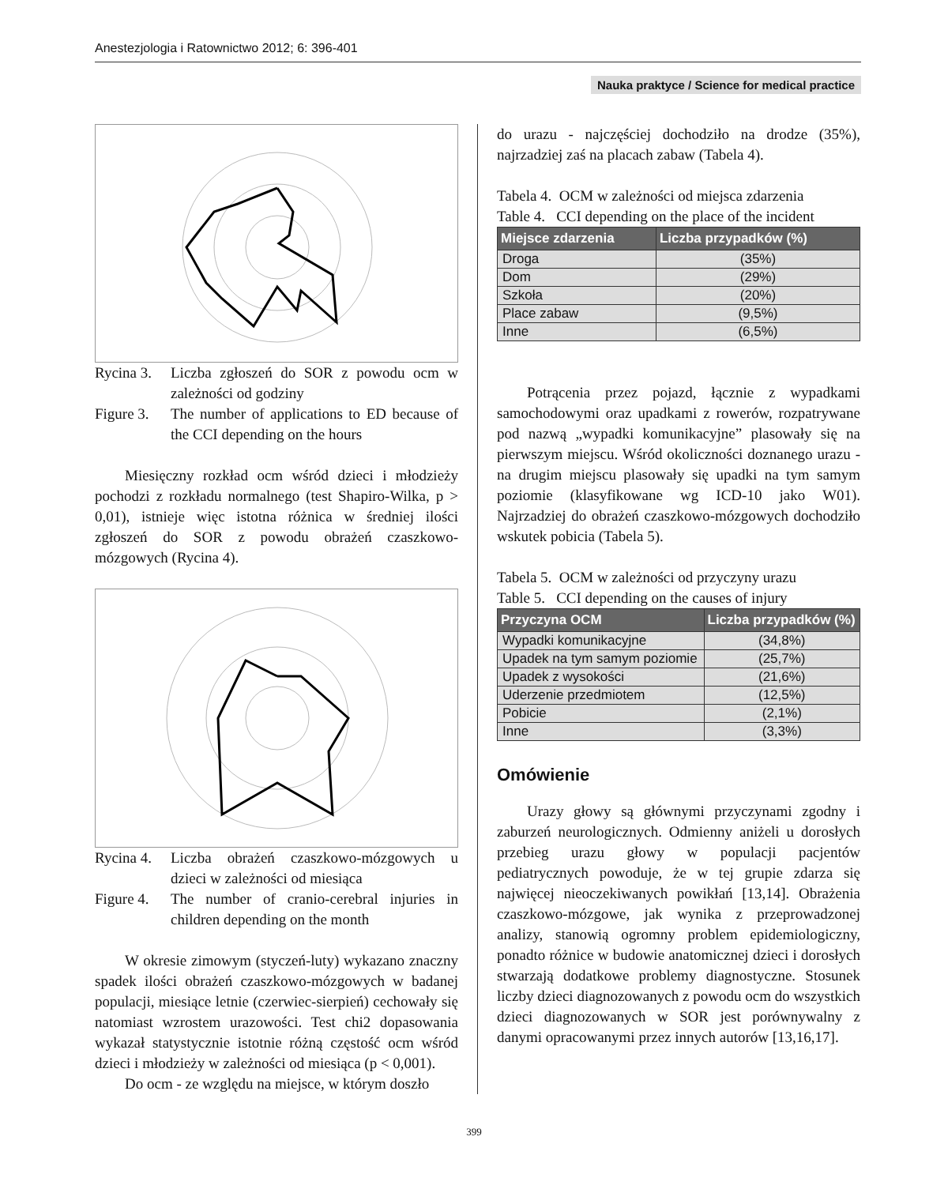Anestezjologia i Ratownictwo 2012; 6: 396-401
Nauka praktyce / Science for medical practice
Rycina 3. Liczba zgłoszeń do SOR z powodu ocm w zależności od godziny
Figure 3. The number of applications to ED because of the CCI depending on the hours
Miesięczny rozkład ocm wśród dzieci i młodzieży pochodzi z rozkładu normalnego (test Shapiro-Wilka, p > 0,01), istnieje więc istotna różnica w średniej ilości zgłoszeń do SOR z powodu obrażeń czaszkowo-mózgowych (Rycina 4).
Rycina 4. Liczba obrażeń czaszkowo-mózgowych u dzieci w zależności od miesiąca
Figure 4. The number of cranio-cerebral injuries in children depending on the month
W okresie zimowym (styczeń-luty) wykazano znaczny spadek ilości obrażeń czaszkowo-mózgowych w badanej populacji, miesiące letnie (czerwiec-sierpień) cechowały się natomiast wzrostem urazowości. Test chi2 dopasowania wykazał statystycznie istotnie różną częstość ocm wśród dzieci i młodzieży w zależności od miesiąca (p < 0,001).
Do ocm - ze względu na miejsce, w którym doszło
do urazu - najczęściej dochodziło na drodze (35%), najrzadziej zaś na placach zabaw (Tabela 4).
Tabela 4. OCM w zależności od miejsca zdarzenia
Table 4. CCI depending on the place of the incident
| Miejsce zdarzenia | Liczba przypadków (%) |
| --- | --- |
| Droga | (35%) |
| Dom | (29%) |
| Szkoła | (20%) |
| Place zabaw | (9,5%) |
| Inne | (6,5%) |
Potrącenia przez pojazd, łącznie z wypadkami samochodowymi oraz upadkami z rowerów, rozpatrywane pod nazwą „wypadki komunikacyjne” plasowały się na pierwszym miejscu. Wśród okoliczności doznanego urazu - na drugim miejscu plasowały się upadki na tym samym poziomie (klasyfikowane wg ICD-10 jako W01). Najrzadziej do obrażeń czaszkowo-mózgowych dochodziło wskutek pobicia (Tabela 5).
Tabela 5. OCM w zależności od przyczyny urazu
Table 5. CCI depending on the causes of injury
| Przyczyna OCM | Liczba przypadków (%) |
| --- | --- |
| Wypadki komunikacyjne | (34,8%) |
| Upadek na tym samym poziomie | (25,7%) |
| Upadek z wysokości | (21,6%) |
| Uderzenie przedmiotem | (12,5%) |
| Pobicie | (2,1%) |
| Inne | (3,3%) |
Omówienie
Urazy głowy są głównymi przyczynami zgodny i zaburzeń neurologicznych. Odmienny aniżeli u dorosłych przebieg urazu głowy w populacji pacjentów pediatrycznych powoduje, że w tej grupie zdarza się najwięcej nieoczekiwanych powikłań [13,14]. Obrażenia czaszkowo-mózgowe, jak wynika z przeprowadzonej analizy, stanowią ogromny problem epidemiologiczny, ponadto różnice w budowie anatomicznej dzieci i dorosłych stwarzają dodatkowe problemy diagnostyczne. Stosunek liczby dzieci diagnozowanych z powodu ocm do wszystkich dzieci diagnozowanych w SOR jest porównywalny z danymi opracowanymi przez innych autorów [13,16,17].
399